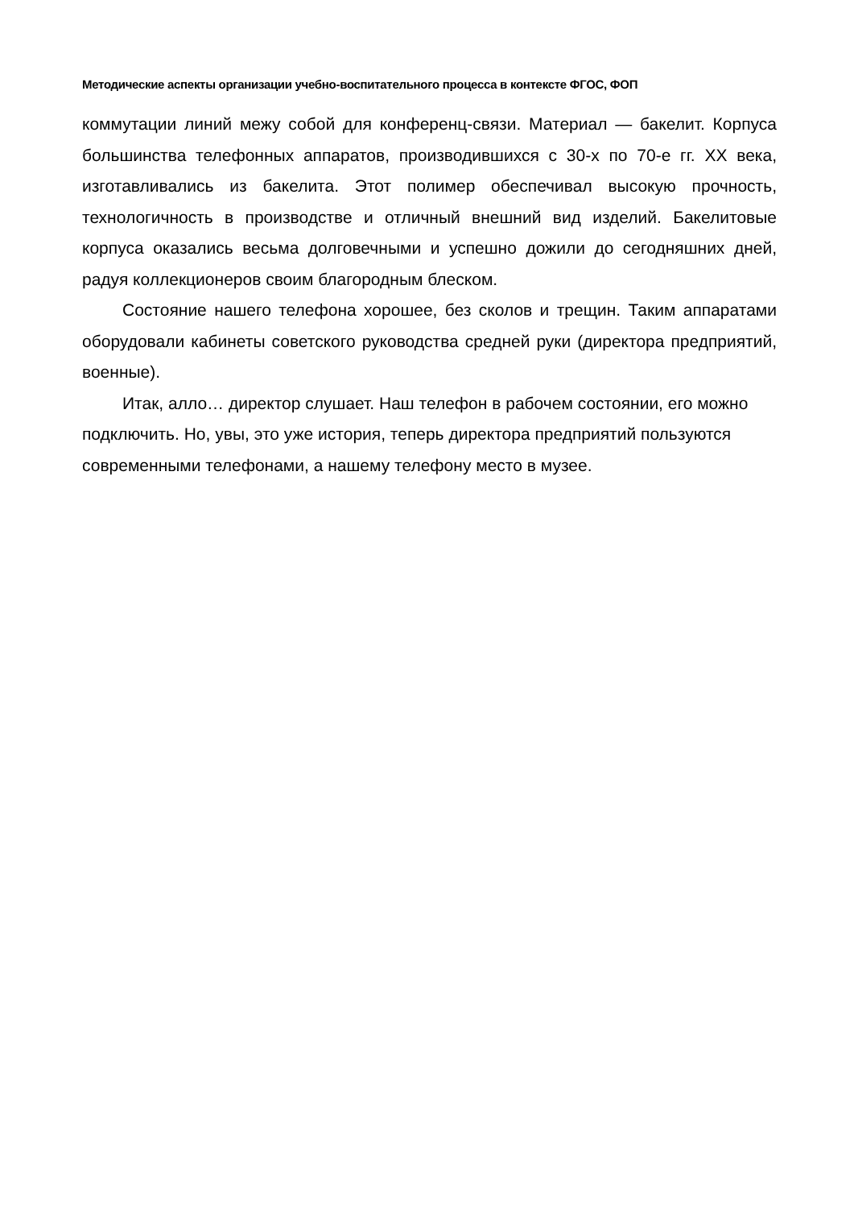Методические аспекты организации учебно-воспитательного процесса в контексте ФГОС, ФОП
коммутации линий межу собой для конференц-связи. Материал — бакелит. Корпуса большинства телефонных аппаратов, производившихся с 30-х по 70-е гг. XX века, изготавливались из бакелита. Этот полимер обеспечивал высокую прочность, технологичность в производстве и отличный внешний вид изделий. Бакелитовые корпуса оказались весьма долговечными и успешно дожили до сегодняшних дней, радуя коллекционеров своим благородным блеском.
Состояние нашего телефона хорошее, без сколов и трещин. Таким аппаратами оборудовали кабинеты советского руководства средней руки (директора предприятий, военные).
Итак, алло… директор слушает. Наш телефон в рабочем состоянии, его можно подключить. Но, увы, это уже история, теперь директора предприятий пользуются современными телефонами, а нашему телефону место в музее.